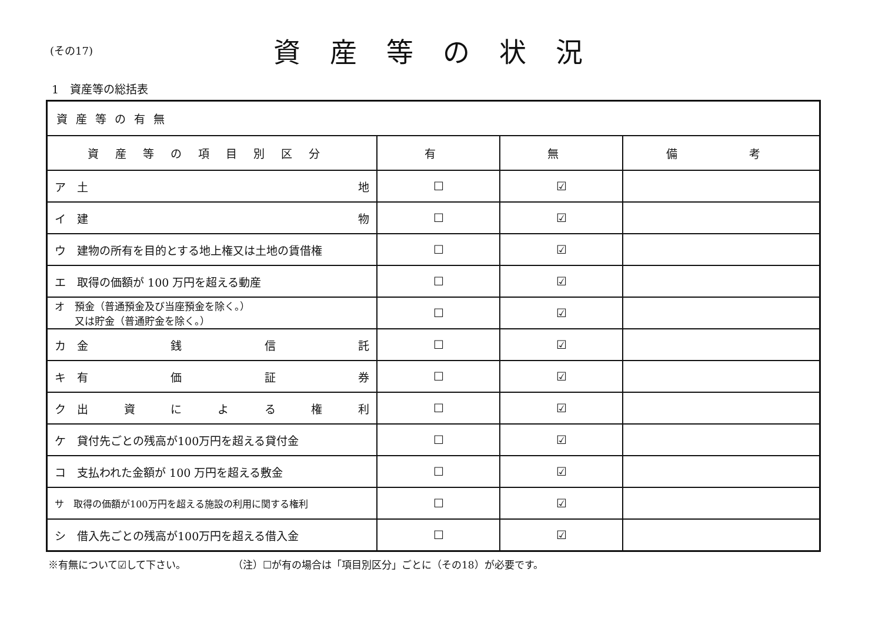(その17)
資産等の状況
1　資産等の総括表
| 資産等の有無 | | | |
| 資産等の項目別区分 | 有 | 無 | 備 考 |
| ア 土 地 | ☐ | ☑ | |
| イ 建 物 | ☐ | ☑ | |
| ウ 建物の所有を目的とする地上権又は土地の賃借権 | ☐ | ☑ | |
| エ 取得の価額が 100 万円を超える動産 | ☐ | ☑ | |
| オ 預金（普通預金及び当座預金を除く。） 又は貯金（普通貯金を除く。） | ☐ | ☑ | |
| カ 金 銭 信 託 | ☐ | ☑ | |
| キ 有 価 証 券 | ☐ | ☑ | |
| ク 出 資 に よ る 権 利 | ☐ | ☑ | |
| ケ 貸付先ごとの残高が100万円を超える貸付金 | ☐ | ☑ | |
| コ 支払われた金額が 100 万円を超える敷金 | ☐ | ☑ | |
| サ 取得の価額が100万円を超える施設の利用に関する権利 | ☐ | ☑ | |
| シ 借入先ごとの残高が100万円を超える借入金 | ☐ | ☑ | |
※有無について☑して下さい。 （注）☐が有の場合は「項目別区分」ごとに（その18）が必要です。